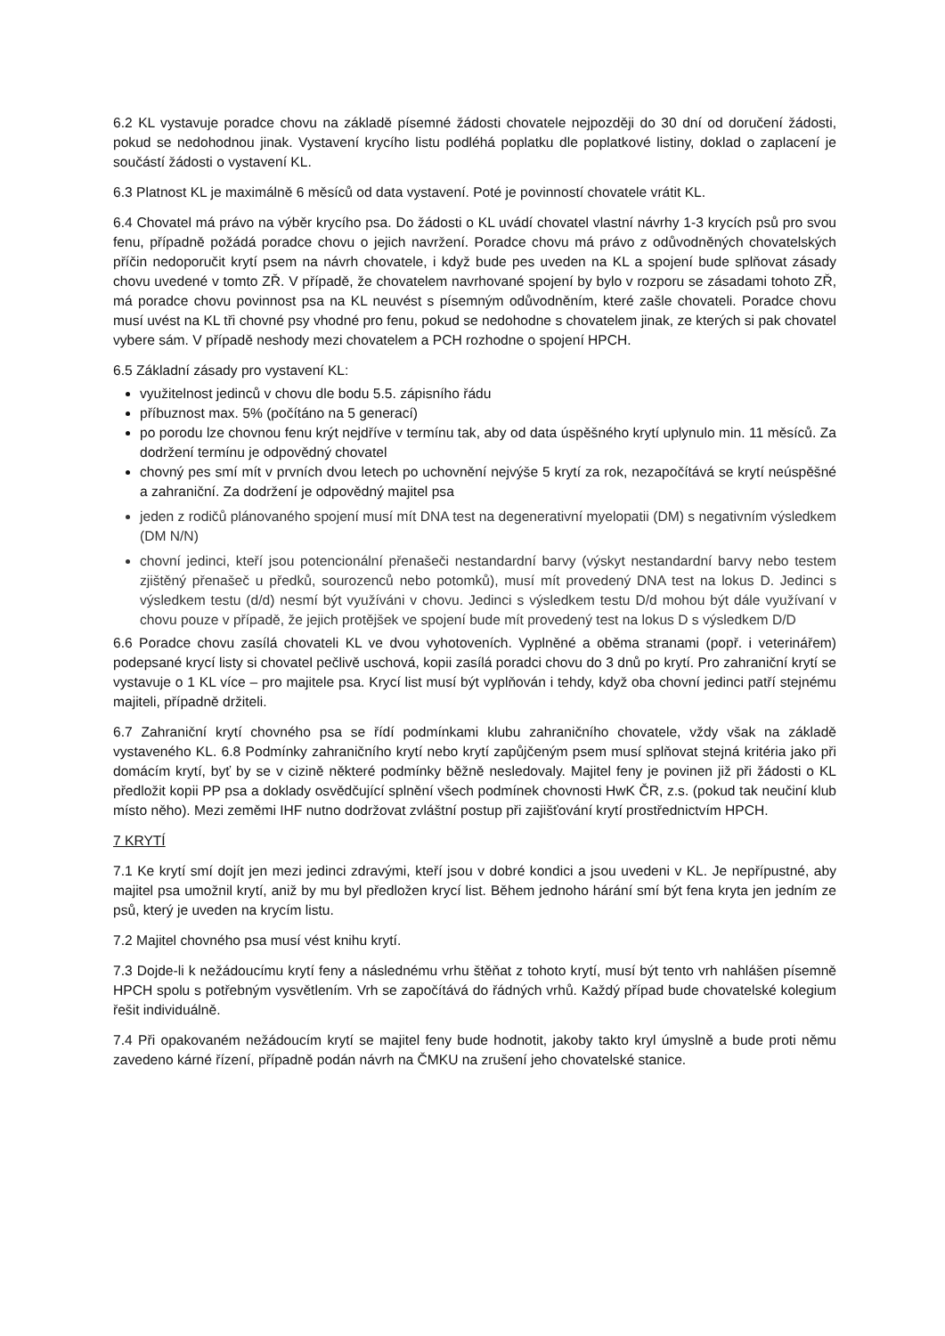6.2 KL vystavuje poradce chovu na základě písemné žádosti chovatele nejpozději do 30 dní od doručení žádosti, pokud se nedohodnou jinak. Vystavení krycího listu podléhá poplatku dle poplatkové listiny, doklad o zaplacení je součástí žádosti o vystavení KL.
6.3 Platnost KL je maximálně 6 měsíců od data vystavení. Poté je povinností chovatele vrátit KL.
6.4 Chovatel má právo na výběr krycího psa. Do žádosti o KL uvádí chovatel vlastní návrhy 1-3 krycích psů pro svou fenu, případně požádá poradce chovu o jejich navržení. Poradce chovu má právo z odůvodněných chovatelských příčin nedoporučit krytí psem na návrh chovatele, i když bude pes uveden na KL a spojení bude splňovat zásady chovu uvedené v tomto ZŘ. V případě, že chovatelem navrhované spojení by bylo v rozporu se zásadami tohoto ZŘ, má poradce chovu povinnost psa na KL neuvést s písemným odůvodněním, které zašle chovateli. Poradce chovu musí uvést na KL tři chovné psy vhodné pro fenu, pokud se nedohodne s chovatelem jinak, ze kterých si pak chovatel vybere sám. V případě neshody mezi chovatelem a PCH rozhodne o spojení HPCH.
6.5 Základní zásady pro vystavení KL:
využitelnost jedinců v chovu dle bodu 5.5. zápisního řádu
příbuznost max. 5% (počítáno na 5 generací)
po porodu lze chovnou fenu krýt nejdříve v termínu tak, aby od data úspěšného krytí uplynulo min. 11 měsíců. Za dodržení termínu je odpovědný chovatel
chovný pes smí mít v prvních dvou letech po uchovnění nejvýše 5 krytí za rok, nezapočítává se krytí neúspěšné a zahraniční. Za dodržení je odpovědný majitel psa
jeden z rodičů plánovaného spojení musí mít DNA test na degenerativní myelopatii (DM) s negativním výsledkem (DM N/N)
chovní jedinci, kteří jsou potencionální přenašeči nestandardní barvy (výskyt nestandardní barvy nebo testem zjištěný přenašeč u předků, sourozenců nebo potomků), musí mít provedený DNA test na lokus D. Jedinci s výsledkem testu (d/d) nesmí být využíváni v chovu. Jedinci s výsledkem testu D/d mohou být dále využívaní v chovu pouze v případě, že jejich protějšek ve spojení bude mít provedený test na lokus D s výsledkem D/D
6.6 Poradce chovu zasílá chovateli KL ve dvou vyhotoveních. Vyplněné a oběma stranami (popř. i veterinářem) podepsané krycí listy si chovatel pečlivě uschová, kopii zasílá poradci chovu do 3 dnů po krytí. Pro zahraniční krytí se vystavuje o 1 KL více – pro majitele psa. Krycí list musí být vyplňován i tehdy, když oba chovní jedinci patří stejnému majiteli, případně držiteli.
6.7 Zahraniční krytí chovného psa se řídí podmínkami klubu zahraničního chovatele, vždy však na základě vystaveného KL. 6.8 Podmínky zahraničního krytí nebo krytí zapůjčeným psem musí splňovat stejná kritéria jako při domácím krytí, byť by se v cizině některé podmínky běžně nesledovaly. Majitel feny je povinen již při žádosti o KL předložit kopii PP psa a doklady osvědčující splnění všech podmínek chovnosti HwK ČR, z.s. (pokud tak neučiní klub místo něho). Mezi zeměmi IHF nutno dodržovat zvláštní postup při zajišťování krytí prostřednictvím HPCH.
7 KRYTÍ
7.1 Ke krytí smí dojít jen mezi jedinci zdravými, kteří jsou v dobré kondici a jsou uvedeni v KL. Je nepřípustné, aby majitel psa umožnil krytí, aniž by mu byl předložen krycí list. Během jednoho hárání smí být fena kryta jen jedním ze psů, který je uveden na krycím listu.
7.2 Majitel chovného psa musí vést knihu krytí.
7.3 Dojde-li k nežádoucímu krytí feny a následnému vrhu štěňat z tohoto krytí, musí být tento vrh nahlášen písemně HPCH spolu s potřebným vysvětlením. Vrh se započítává do řádných vrhů. Každý případ bude chovatelské kolegium řešit individuálně.
7.4 Při opakovaném nežádoucím krytí se majitel feny bude hodnotit, jakoby takto kryl úmyslně a bude proti němu zavedeno kárné řízení, případně podán návrh na ČMKU na zrušení jeho chovatelské stanice.